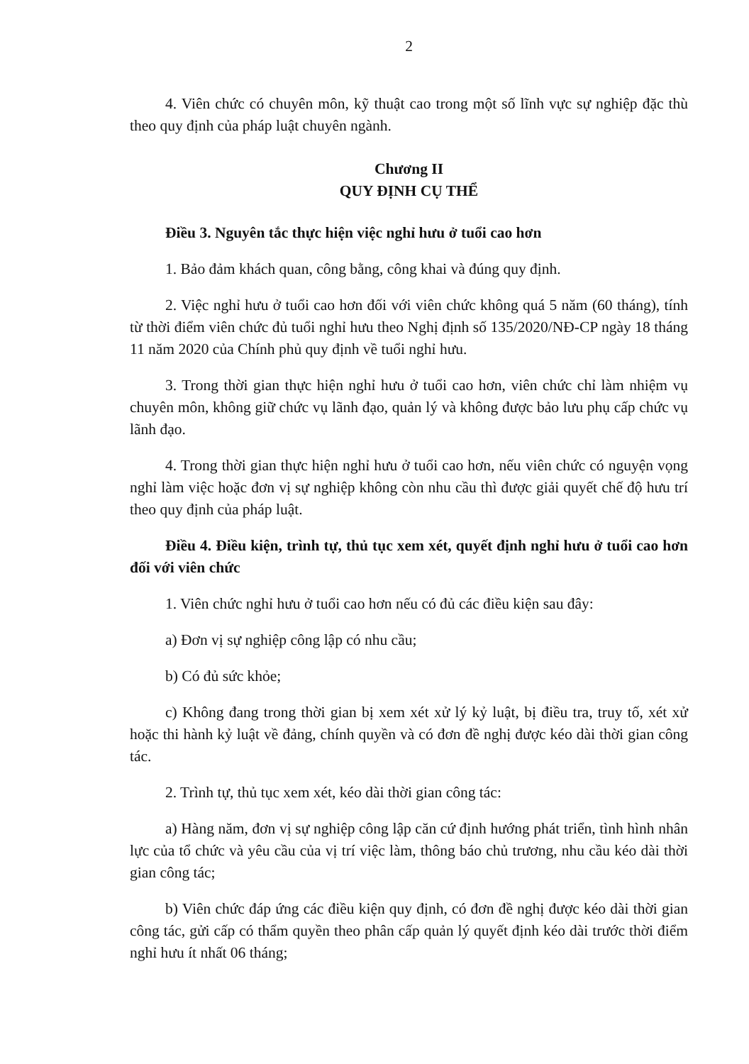2
4. Viên chức có chuyên môn, kỹ thuật cao trong một số lĩnh vực sự nghiệp đặc thù theo quy định của pháp luật chuyên ngành.
Chương II
QUY ĐỊNH CỤ THỂ
Điều 3. Nguyên tắc thực hiện việc nghỉ hưu ở tuổi cao hơn
1. Bảo đảm khách quan, công bằng, công khai và đúng quy định.
2. Việc nghỉ hưu ở tuổi cao hơn đối với viên chức không quá 5 năm (60 tháng), tính từ thời điểm viên chức đủ tuổi nghỉ hưu theo Nghị định số 135/2020/NĐ-CP ngày 18 tháng 11 năm 2020 của Chính phủ quy định về tuổi nghỉ hưu.
3. Trong thời gian thực hiện nghỉ hưu ở tuổi cao hơn, viên chức chỉ làm nhiệm vụ chuyên môn, không giữ chức vụ lãnh đạo, quản lý và không được bảo lưu phụ cấp chức vụ lãnh đạo.
4. Trong thời gian thực hiện nghỉ hưu ở tuổi cao hơn, nếu viên chức có nguyện vọng nghỉ làm việc hoặc đơn vị sự nghiệp không còn nhu cầu thì được giải quyết chế độ hưu trí theo quy định của pháp luật.
Điều 4. Điều kiện, trình tự, thủ tục xem xét, quyết định nghỉ hưu ở tuổi cao hơn đối với viên chức
1. Viên chức nghỉ hưu ở tuổi cao hơn nếu có đủ các điều kiện sau đây:
a) Đơn vị sự nghiệp công lập có nhu cầu;
b) Có đủ sức khỏe;
c) Không đang trong thời gian bị xem xét xử lý kỷ luật, bị điều tra, truy tố, xét xử hoặc thi hành kỷ luật về đảng, chính quyền và có đơn đề nghị được kéo dài thời gian công tác.
2. Trình tự, thủ tục xem xét, kéo dài thời gian công tác:
a) Hàng năm, đơn vị sự nghiệp công lập căn cứ định hướng phát triển, tình hình nhân lực của tổ chức và yêu cầu của vị trí việc làm, thông báo chủ trương, nhu cầu kéo dài thời gian công tác;
b) Viên chức đáp ứng các điều kiện quy định, có đơn đề nghị được kéo dài thời gian công tác, gửi cấp có thẩm quyền theo phân cấp quản lý quyết định kéo dài trước thời điểm nghỉ hưu ít nhất 06 tháng;